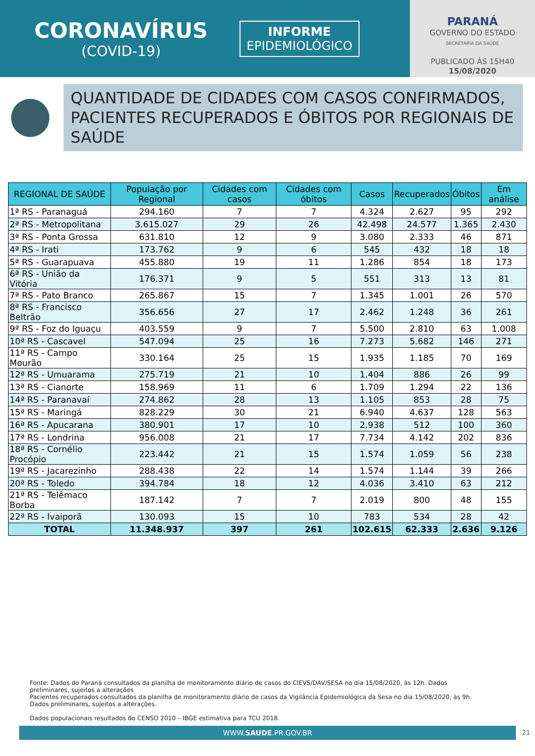CORONAVÍRUS
(COVID-19)
INFORME
EPIDEMIOLÓGICO
PARANÁ
GOVERNO DO ESTADO
SECRETARIA DA SAÚDE
PUBLICADO ÀS 15H40
15/08/2020
QUANTIDADE DE CIDADES COM CASOS CONFIRMADOS, PACIENTES RECUPERADOS E ÓBITOS POR REGIONAIS DE SAÚDE
| REGIONAL DE SAÚDE | População por Regional | Cidades com casos | Cidades com óbitos | Casos | Recuperados | Óbitos | Em análise |
| --- | --- | --- | --- | --- | --- | --- | --- |
| 1ª RS - Paranaguá | 294.160 | 7 | 7 | 4.324 | 2.627 | 95 | 292 |
| 2ª RS - Metropolitana | 3.615.027 | 29 | 26 | 42.498 | 24.577 | 1.365 | 2.430 |
| 3ª RS - Ponta Grossa | 631.810 | 12 | 9 | 3.080 | 2.333 | 46 | 871 |
| 4ª RS - Irati | 173.762 | 9 | 6 | 545 | 432 | 18 | 18 |
| 5ª RS - Guarapuava | 455.880 | 19 | 11 | 1.286 | 854 | 18 | 173 |
| 6ª RS - União da Vitória | 176.371 | 9 | 5 | 551 | 313 | 13 | 81 |
| 7ª RS - Pato Branco | 265.867 | 15 | 7 | 1.345 | 1.001 | 26 | 570 |
| 8ª RS - Francisco Beltrão | 356.656 | 27 | 17 | 2.462 | 1.248 | 36 | 261 |
| 9ª RS - Foz do Iguaçu | 403.559 | 9 | 7 | 5.500 | 2.810 | 63 | 1.008 |
| 10ª RS - Cascavel | 547.094 | 25 | 16 | 7.273 | 5.682 | 146 | 271 |
| 11ª RS - Campo Mourão | 330.164 | 25 | 15 | 1.935 | 1.185 | 70 | 169 |
| 12ª RS - Umuarama | 275.719 | 21 | 10 | 1.404 | 886 | 26 | 99 |
| 13ª RS - Cianorte | 158.969 | 11 | 6 | 1.709 | 1.294 | 22 | 136 |
| 14ª RS - Paranavaí | 274.862 | 28 | 13 | 1.105 | 853 | 28 | 75 |
| 15ª RS - Maringá | 828.229 | 30 | 21 | 6.940 | 4.637 | 128 | 563 |
| 16ª RS - Apucarana | 380.901 | 17 | 10 | 2.938 | 512 | 100 | 360 |
| 17ª RS - Londrina | 956.008 | 21 | 17 | 7.734 | 4.142 | 202 | 836 |
| 18ª RS - Cornélio Procópio | 223.442 | 21 | 15 | 1.574 | 1.059 | 56 | 238 |
| 19ª RS - Jacarezinho | 288.438 | 22 | 14 | 1.574 | 1.144 | 39 | 266 |
| 20ª RS - Toledo | 394.784 | 18 | 12 | 4.036 | 3.410 | 63 | 212 |
| 21ª RS - Telêmaco Borba | 187.142 | 7 | 7 | 2.019 | 800 | 48 | 155 |
| 22ª RS - Ivaiporã | 130.093 | 15 | 10 | 783 | 534 | 28 | 42 |
| TOTAL | 11.348.937 | 397 | 261 | 102.615 | 62.333 | 2.636 | 9.126 |
Fonte: Dados do Paraná consultados da planilha de monitoramento diário de casos do CIEVS/DAV/SESA no dia 15/08/2020, às 12h. Dados preliminares, sujeitos a alterações
Pacientes recuperados consultados da planilha de monitoramento diário de casos da Vigilância Epidemiológica da Sesa no dia 15/08/2020, às 9h. Dados preliminares, sujeitos a alterações.
Dados populacionais resultados do CENSO 2010 – IBGE estimativa para TCU 2018.
WWW.SAUDE.PR.GOV.BR 21